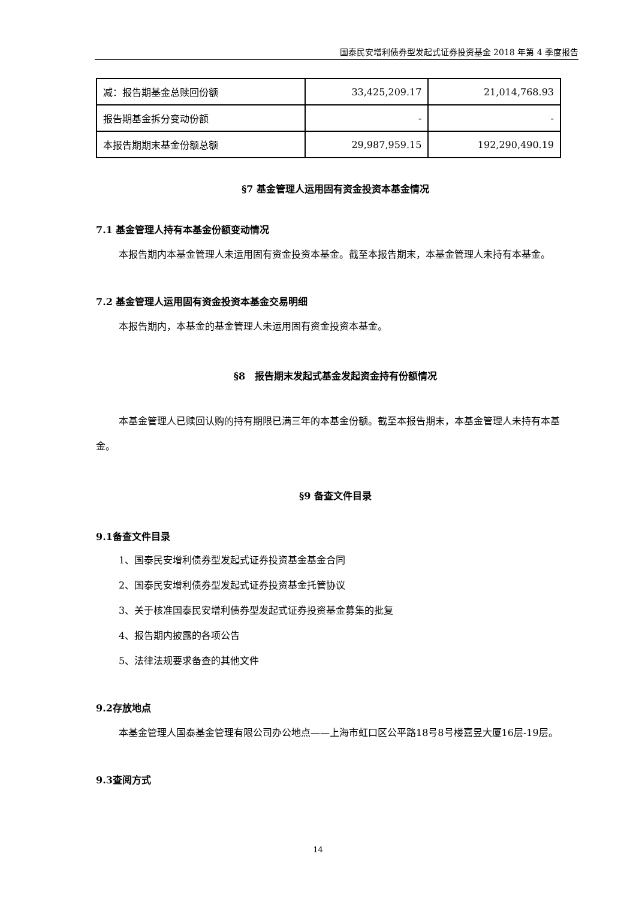国泰民安增利债券型发起式证券投资基金 2018 年第 4 季度报告
| 减：报告期基金总赎回份额 | 33,425,209.17 | 21,014,768.93 |
| 报告期基金拆分变动份额 | - | - |
| 本报告期期末基金份额总额 | 29,987,959.15 | 192,290,490.19 |
§7 基金管理人运用固有资金投资本基金情况
7.1 基金管理人持有本基金份额变动情况
本报告期内本基金管理人未运用固有资金投资本基金。截至本报告期末，本基金管理人未持有本基金。
7.2 基金管理人运用固有资金投资本基金交易明细
本报告期内，本基金的基金管理人未运用固有资金投资本基金。
§8　报告期末发起式基金发起资金持有份额情况
本基金管理人已赎回认购的持有期限已满三年的本基金份额。截至本报告期末，本基金管理人未持有本基金。
§9 备查文件目录
9.1备查文件目录
1、国泰民安增利债券型发起式证券投资基金基金合同
2、国泰民安增利债券型发起式证券投资基金托管协议
3、关于核准国泰民安增利债券型发起式证券投资基金募集的批复
4、报告期内披露的各项公告
5、法律法规要求备查的其他文件
9.2存放地点
本基金管理人国泰基金管理有限公司办公地点——上海市虹口区公平路18号8号楼嘉昱大厦16层-19层。
9.3查阅方式
14